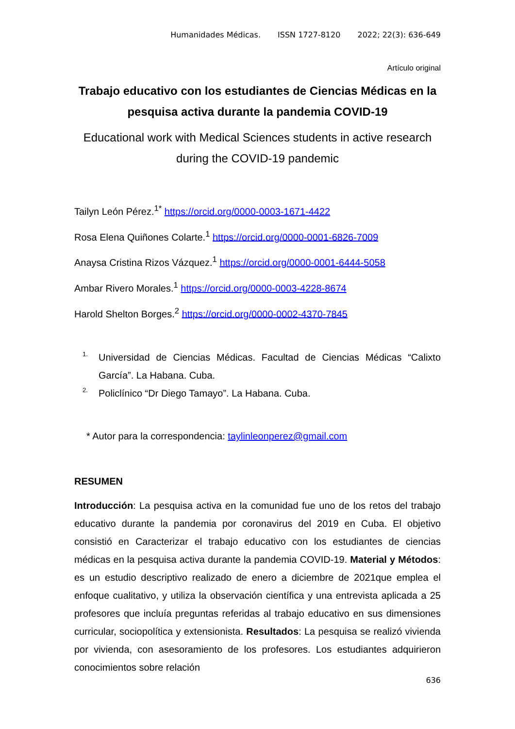Humanidades Médicas. ISSN 1727-8120 2022; 22(3): 636-649
Artículo original
Trabajo educativo con los estudiantes de Ciencias Médicas en la pesquisa activa durante la pandemia COVID-19
Educational work with Medical Sciences students in active research during the COVID-19 pandemic
Tailyn León Pérez.<sup>1*</sup> https://orcid.org/0000-0003-1671-4422
Rosa Elena Quiñones Colarte.<sup>1</sup> https://orcid.org/0000-0001-6826-7009
Anaysa Cristina Rizos Vázquez.<sup>1</sup> https://orcid.org/0000-0001-6444-5058
Ambar Rivero Morales.<sup>1</sup> https://orcid.org/0000-0003-4228-8674
Harold Shelton Borges.<sup>2</sup> https://orcid.org/0000-0002-4370-7845
1. Universidad de Ciencias Médicas. Facultad de Ciencias Médicas “Calixto García”. La Habana. Cuba.
2. Policlínico “Dr Diego Tamayo”. La Habana. Cuba.
* Autor para la correspondencia: taylinleonperez@gmail.com
RESUMEN
Introducción: La pesquisa activa en la comunidad fue uno de los retos del trabajo educativo durante la pandemia por coronavirus del 2019 en Cuba. El objetivo consistió en Caracterizar el trabajo educativo con los estudiantes de ciencias médicas en la pesquisa activa durante la pandemia COVID-19. Material y Métodos: es un estudio descriptivo realizado de enero a diciembre de 2021que emplea el enfoque cualitativo, y utiliza la observación científica y una entrevista aplicada a 25 profesores que incluía preguntas referidas al trabajo educativo en sus dimensiones curricular, sociopolítica y extensionista. Resultados: La pesquisa se realizó vivienda por vivienda, con asesoramiento de los profesores. Los estudiantes adquirieron conocimientos sobre relación
636